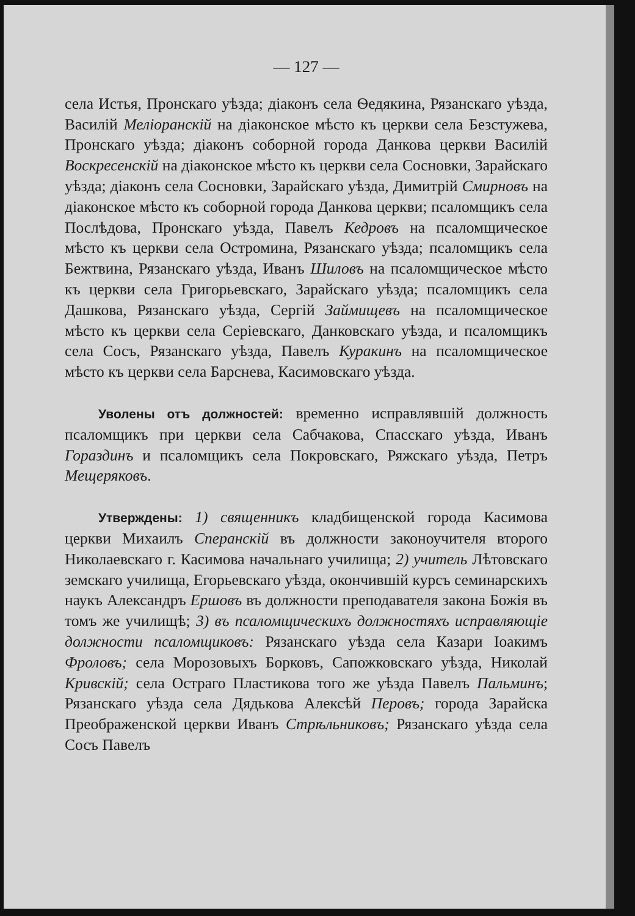— 127 —
села Истья, Пронскаго уѣзда; діаконъ села Ѳедякина, Рязанскаго уѣзда, Василій Меліоранскій на діаконское мѣсто къ церкви села Безстужева, Пронскаго уѣзда; діаконъ соборной города Данкова церкви Василій Воскресенскій на діаконское мѣсто къ церкви села Сосновки, Зарайскаго уѣзда; діаконъ села Сосновки, Зарайскаго уѣзда, Димитрій Смирновъ на діаконское мѣсто къ соборной города Данкова церкви; псаломщикъ села Послѣдова, Пронскаго уѣзда, Павелъ Кедровъ на псаломщическое мѣсто къ церкви села Остромина, Рязанскаго уѣзда; псаломщикъ села Бежтвина, Рязанскаго уѣзда, Иванъ Шиловъ на псаломщическое мѣсто къ церкви села Григорьевскаго, Зарайскаго уѣзда; псаломщикъ села Дашкова, Рязанскаго уѣзда, Сергій Займищевъ на псаломщическое мѣсто къ церкви села Серіевскаго, Данковскаго уѣзда, и псаломщикъ села Сосъ, Рязанскаго уѣзда, Павелъ Куракинъ на псаломщическое мѣсто къ церкви села Барснева, Касимовскаго уѣзда.
Уволены отъ должностей: временно исправлявшій должность псаломщикъ при церкви села Сабчакова, Спасскаго уѣзда, Иванъ Гораздинъ и псаломщикъ села Покровскаго, Ряжскаго уѣзда, Петръ Мещеряковъ.
Утверждены: 1) священникъ кладбищенской города Касимова церкви Михаилъ Сперанскій въ должности законоучителя второго Николаевскаго г. Касимова начальнаго училища; 2) учитель Лѣтовскаго земскаго училища, Егорьевскаго уѣзда, окончившій курсъ семинарскихъ наукъ Александръ Ершовъ въ должности преподавателя закона Божія въ томъ же училищѣ; 3) въ псаломщическихъ должностяхъ исправляющіе должности псаломщиковъ: Рязанскаго уѣзда села Казари Іоакимъ Фроловъ; села Морозовыхъ Борковъ, Сапожковскаго уѣзда, Николай Кривскій; села Остраго Пластикова того же уѣзда Павелъ Пальминъ; Рязанскаго уѣзда села Дядькова Алексѣй Перовъ; города Зарайска Преображенской церкви Иванъ Стрѣльниковъ; Рязанскаго уѣзда села Сосъ Павелъ